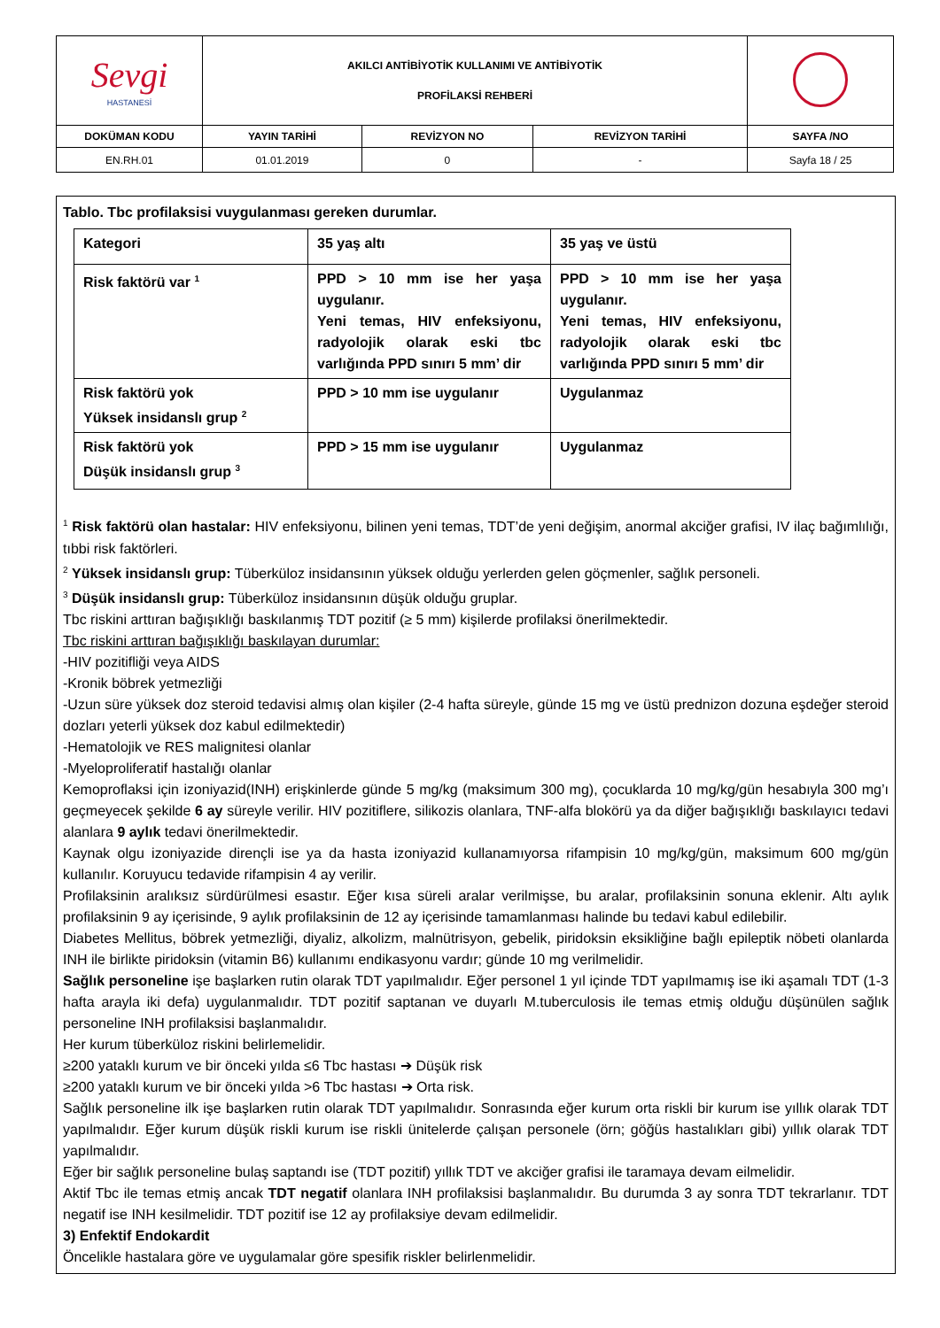| Sevgi HASTANESİ | AKILCI ANTİBİYOTİK KULLANIMI VE ANTİBİYOTİK PROFİLAKSİ REHBERİ | | | |
| DOKÜMAN KODU | YAYIN TARİHİ | REVİZYON NO | REVİZYON TARİHİ | SAYFA /NO |
| EN.RH.01 | 01.01.2019 | 0 | - | Sayfa 18 / 25 |
Tablo. Tbc profilaksisi vuygulanması gereken durumlar.
| Kategori | 35 yaş altı | 35 yaş ve üstü |
| Risk faktörü var <sup>1</sup> | PPD > 10 mm ise her yaşa uygulanır. Yeni temas, HIV enfeksiyonu, radyolojik olarak eski tbc varlığında PPD sınırı 5 mm’ dir | PPD > 10 mm ise her yaşa uygulanır. Yeni temas, HIV enfeksiyonu, radyolojik olarak eski tbc varlığında PPD sınırı 5 mm’ dir |
| Risk faktörü yok Yüksek insidanslı grup <sup>2</sup> | PPD > 10 mm ise uygulanır | Uygulanmaz |
| Risk faktörü yok Düşük insidanslı grup <sup>3</sup> | PPD > 15 mm ise uygulanır | Uygulanmaz |
<sup>1</sup> Risk faktörü olan hastalar: HIV enfeksiyonu, bilinen yeni temas, TDT’de yeni değişim, anormal akciğer grafisi, IV ilaç bağımlılığı, tıbbi risk faktörleri.
<sup>2</sup> Yüksek insidanslı grup: Tüberküloz insidansının yüksek olduğu yerlerden gelen göçmenler, sağlık personeli.
<sup>3</sup> Düşük insidanslı grup: Tüberküloz insidansının düşük olduğu gruplar.
Tbc riskini arttıran bağışıklığı baskılanmış TDT pozitif (≥ 5 mm) kişilerde profilaksi önerilmektedir.
Tbc riskini arttıran bağışıklığı baskılayan durumlar:
-HIV pozitifliği veya AIDS
-Kronik böbrek yetmezliği
-Uzun süre yüksek doz steroid tedavisi almış olan kişiler (2-4 hafta süreyle, günde 15 mg ve üstü prednizon dozuna eşdeğer steroid dozları yeterli yüksek doz kabul edilmektedir)
-Hematolojik ve RES malignitesi olanlar
-Myeloproliferatif hastalığı olanlar
Kemoproflaksi için izoniyazid(INH) erişkinlerde günde 5 mg/kg (maksimum 300 mg), çocuklarda 10 mg/kg/gün hesabıyla 300 mg’ı geçmeyecek şekilde 6 ay süreyle verilir. HIV pozitiflere, silikozis olanlara, TNF-alfa blokörü ya da diğer bağışıklığı baskılayıcı tedavi alanlara 9 aylık tedavi önerilmektedir.
Kaynak olgu izoniyazide dirençli ise ya da hasta izoniyazid kullanamıyorsa rifampisin 10 mg/kg/gün, maksimum 600 mg/gün kullanılır. Koruyucu tedavide rifampisin 4 ay verilir.
Profilaksinin aralıksız sürdürülmesi esastır. Eğer kısa süreli aralar verilmişse, bu aralar, profilaksinin sonuna eklenir. Altı aylık profilaksinin 9 ay içerisinde, 9 aylık profilaksinin de 12 ay içerisinde tamamlanması halinde bu tedavi kabul edilebilir.
Diabetes Mellitus, böbrek yetmezliği, diyaliz, alkolizm, malnütrisyon, gebelik, piridoksin eksikliğine bağlı epileptik nöbeti olanlarda INH ile birlikte piridoksin (vitamin B6) kullanımı endikasyonu vardır; günde 10 mg verilmelidir.
Sağlık personeline işe başlarken rutin olarak TDT yapılmalıdır. Eğer personel 1 yıl içinde TDT yapılmamış ise iki aşamalı TDT (1-3 hafta arayla iki defa) uygulanmalıdır. TDT pozitif saptanan ve duyarlı M.tuberculosis ile temas etmiş olduğu düşünülen sağlık personeline INH profilaksisi başlanmalıdır.
Her kurum tüberküloz riskini belirlemelidir.
≥200 yataklı kurum ve bir önceki yılda ≤6 Tbc hastası ➔ Düşük risk
≥200 yataklı kurum ve bir önceki yılda >6 Tbc hastası ➔ Orta risk.
Sağlık personeline ilk işe başlarken rutin olarak TDT yapılmalıdır. Sonrasında eğer kurum orta riskli bir kurum ise yıllık olarak TDT yapılmalıdır. Eğer kurum düşük riskli kurum ise riskli ünitelerde çalışan personele (örn; göğüs hastalıkları gibi) yıllık olarak TDT yapılmalıdır.
Eğer bir sağlık personeline bulaş saptandı ise (TDT pozitif) yıllık TDT ve akciğer grafisi ile taramaya devam eilmelidir.
Aktif Tbc ile temas etmiş ancak TDT negatif olanlara INH profilaksisi başlanmalıdır. Bu durumda 3 ay sonra TDT tekrarlanır. TDT negatif ise INH kesilmelidir. TDT pozitif ise 12 ay profilaksiye devam edilmelidir.
3) Enfektif Endokardit
Öncelikle hastalara göre ve uygulamalar göre spesifik riskler belirlenmelidir.